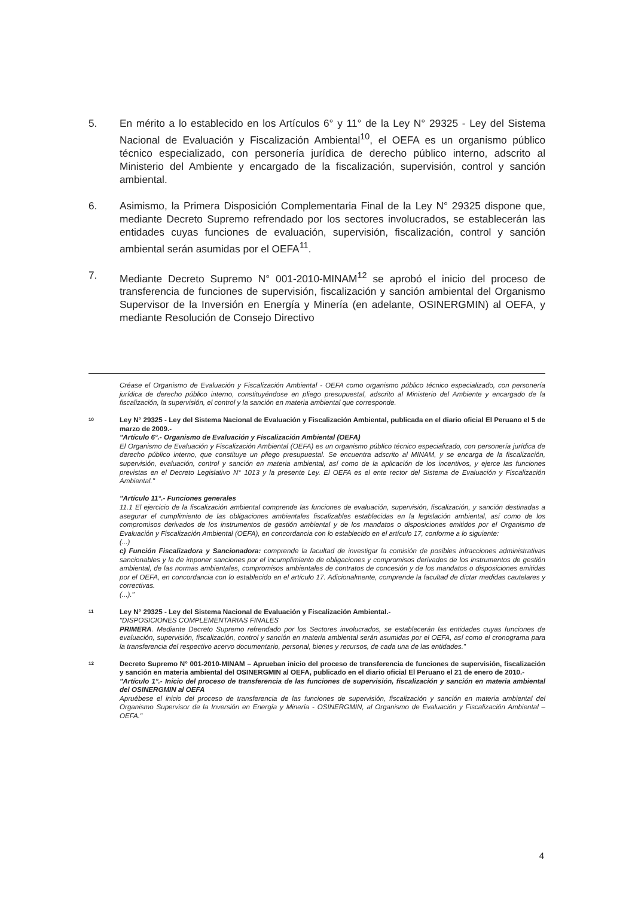5. En mérito a lo establecido en los Artículos 6° y 11° de la Ley N° 29325 - Ley del Sistema Nacional de Evaluación y Fiscalización Ambiental<sup>10</sup>, el OEFA es un organismo público técnico especializado, con personería jurídica de derecho público interno, adscrito al Ministerio del Ambiente y encargado de la fiscalización, supervisión, control y sanción ambiental.
6. Asimismo, la Primera Disposición Complementaria Final de la Ley N° 29325 dispone que, mediante Decreto Supremo refrendado por los sectores involucrados, se establecerán las entidades cuyas funciones de evaluación, supervisión, fiscalización, control y sanción ambiental serán asumidas por el OEFA<sup>11</sup>.
7. Mediante Decreto Supremo N° 001-2010-MINAM<sup>12</sup> se aprobó el inicio del proceso de transferencia de funciones de supervisión, fiscalización y sanción ambiental del Organismo Supervisor de la Inversión en Energía y Minería (en adelante, OSINERGMIN) al OEFA, y mediante Resolución de Consejo Directivo
Créase el Organismo de Evaluación y Fiscalización Ambiental - OEFA como organismo público técnico especializado, con personería jurídica de derecho público interno, constituyéndose en pliego presupuestal, adscrito al Ministerio del Ambiente y encargado de la fiscalización, la supervisión, el control y la sanción en materia ambiental que corresponde.
10
Ley N° 29325 - Ley del Sistema Nacional de Evaluación y Fiscalización Ambiental, publicada en el diario oficial El Peruano el 5 de marzo de 2009.-
"Artículo 6°.- Organismo de Evaluación y Fiscalización Ambiental (OEFA)
El Organismo de Evaluación y Fiscalización Ambiental (OEFA) es un organismo público técnico especializado, con personería jurídica de derecho público interno, que constituye un pliego presupuestal. Se encuentra adscrito al MINAM, y se encarga de la fiscalización, supervisión, evaluación, control y sanción en materia ambiental, así como de la aplicación de los incentivos, y ejerce las funciones previstas en el Decreto Legislativo N° 1013 y la presente Ley. El OEFA es el ente rector del Sistema de Evaluación y Fiscalización Ambiental."
"Artículo 11°.- Funciones generales
11.1 El ejercicio de la fiscalización ambiental comprende las funciones de evaluación, supervisión, fiscalización, y sanción destinadas a asegurar el cumplimiento de las obligaciones ambientales fiscalizables establecidas en la legislación ambiental, así como de los compromisos derivados de los instrumentos de gestión ambiental y de los mandatos o disposiciones emitidos por el Organismo de Evaluación y Fiscalización Ambiental (OEFA), en concordancia con lo establecido en el artículo 17, conforme a lo siguiente:
(...)
c) Función Fiscalizadora y Sancionadora: comprende la facultad de investigar la comisión de posibles infracciones administrativas sancionables y la de imponer sanciones por el incumplimiento de obligaciones y compromisos derivados de los instrumentos de gestión ambiental, de las normas ambientales, compromisos ambientales de contratos de concesión y de los mandatos o disposiciones emitidas por el OEFA, en concordancia con lo establecido en el artículo 17. Adicionalmente, comprende la facultad de dictar medidas cautelares y correctivas.
(...)."
11
Ley N° 29325 - Ley del Sistema Nacional de Evaluación y Fiscalización Ambiental.-
"DISPOSICIONES COMPLEMENTARIAS FINALES
PRIMERA. Mediante Decreto Supremo refrendado por los Sectores involucrados, se establecerán las entidades cuyas funciones de evaluación, supervisión, fiscalización, control y sanción en materia ambiental serán asumidas por el OEFA, así como el cronograma para la transferencia del respectivo acervo documentario, personal, bienes y recursos, de cada una de las entidades."
12
Decreto Supremo N° 001-2010-MINAM – Aprueban inicio del proceso de transferencia de funciones de supervisión, fiscalización y sanción en materia ambiental del OSINERGMIN al OEFA, publicado en el diario oficial El Peruano el 21 de enero de 2010.-
"Artículo 1°.- Inicio del proceso de transferencia de las funciones de supervisión, fiscalización y sanción en materia ambiental del OSINERGMIN al OEFA
Apruébese el inicio del proceso de transferencia de las funciones de supervisión, fiscalización y sanción en materia ambiental del Organismo Supervisor de la Inversión en Energía y Minería - OSINERGMIN, al Organismo de Evaluación y Fiscalización Ambiental – OEFA."
4